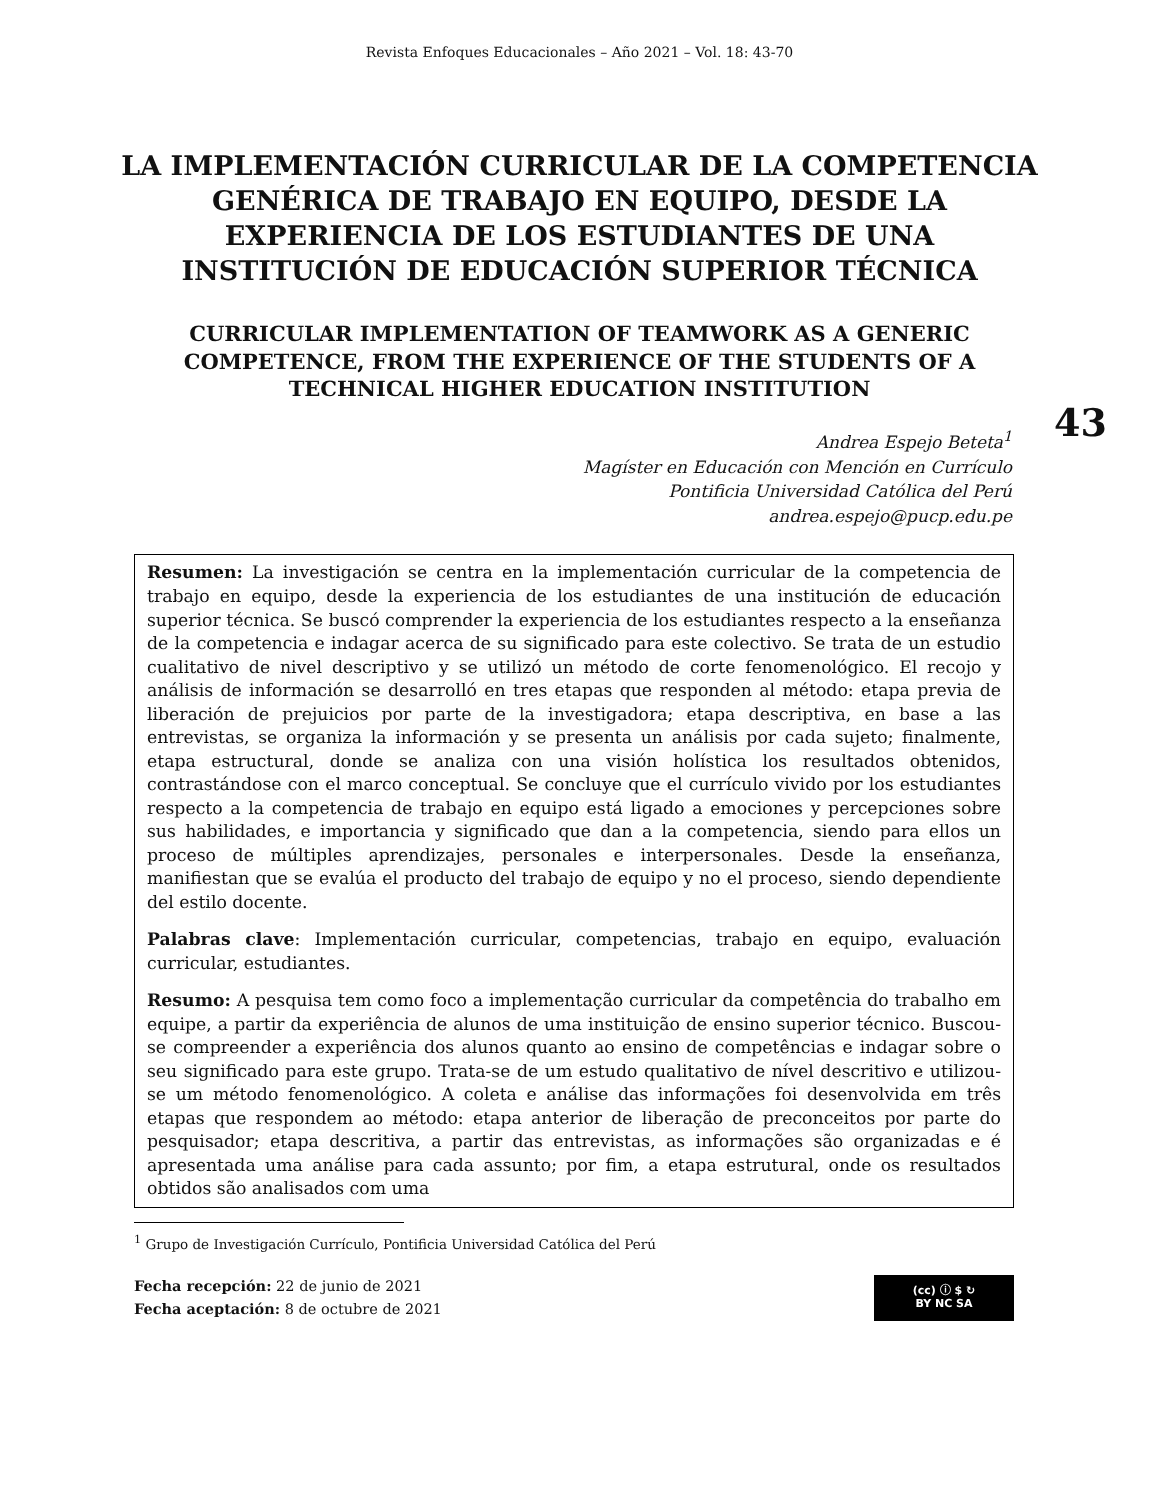Revista Enfoques Educacionales – Año 2021 – Vol. 18: 43-70
LA IMPLEMENTACIÓN CURRICULAR DE LA COMPETENCIA GENÉRICA DE TRABAJO EN EQUIPO, DESDE LA EXPERIENCIA DE LOS ESTUDIANTES DE UNA INSTITUCIÓN DE EDUCACIÓN SUPERIOR TÉCNICA
CURRICULAR IMPLEMENTATION OF TEAMWORK AS A GENERIC COMPETENCE, FROM THE EXPERIENCE OF THE STUDENTS OF A TECHNICAL HIGHER EDUCATION INSTITUTION
43
Andrea Espejo Beteta<sup>1</sup>
Magíster en Educación con Mención en Currículo
Pontificia Universidad Católica del Perú
andrea.espejo@pucp.edu.pe
Resumen: La investigación se centra en la implementación curricular de la competencia de trabajo en equipo, desde la experiencia de los estudiantes de una institución de educación superior técnica. Se buscó comprender la experiencia de los estudiantes respecto a la enseñanza de la competencia e indagar acerca de su significado para este colectivo. Se trata de un estudio cualitativo de nivel descriptivo y se utilizó un método de corte fenomenológico. El recojo y análisis de información se desarrolló en tres etapas que responden al método: etapa previa de liberación de prejuicios por parte de la investigadora; etapa descriptiva, en base a las entrevistas, se organiza la información y se presenta un análisis por cada sujeto; finalmente, etapa estructural, donde se analiza con una visión holística los resultados obtenidos, contrastándose con el marco conceptual. Se concluye que el currículo vivido por los estudiantes respecto a la competencia de trabajo en equipo está ligado a emociones y percepciones sobre sus habilidades, e importancia y significado que dan a la competencia, siendo para ellos un proceso de múltiples aprendizajes, personales e interpersonales. Desde la enseñanza, manifiestan que se evalúa el producto del trabajo de equipo y no el proceso, siendo dependiente del estilo docente.
Palabras clave: Implementación curricular, competencias, trabajo en equipo, evaluación curricular, estudiantes.
Resumo: A pesquisa tem como foco a implementação curricular da competência do trabalho em equipe, a partir da experiência de alunos de uma instituição de ensino superior técnico. Buscou-se compreender a experiência dos alunos quanto ao ensino de competências e indagar sobre o seu significado para este grupo. Trata-se de um estudo qualitativo de nível descritivo e utilizou-se um método fenomenológico. A coleta e análise das informações foi desenvolvida em três etapas que respondem ao método: etapa anterior de liberação de preconceitos por parte do pesquisador; etapa descritiva, a partir das entrevistas, as informações são organizadas e é apresentada uma análise para cada assunto; por fim, a etapa estrutural, onde os resultados obtidos são analisados com uma
<sup>1</sup> Grupo de Investigación Currículo, Pontificia Universidad Católica del Perú
Fecha recepción: 22 de junio de 2021
Fecha aceptación: 8 de octubre de 2021
(cc) ⓘ $ ↻
BY NC SA